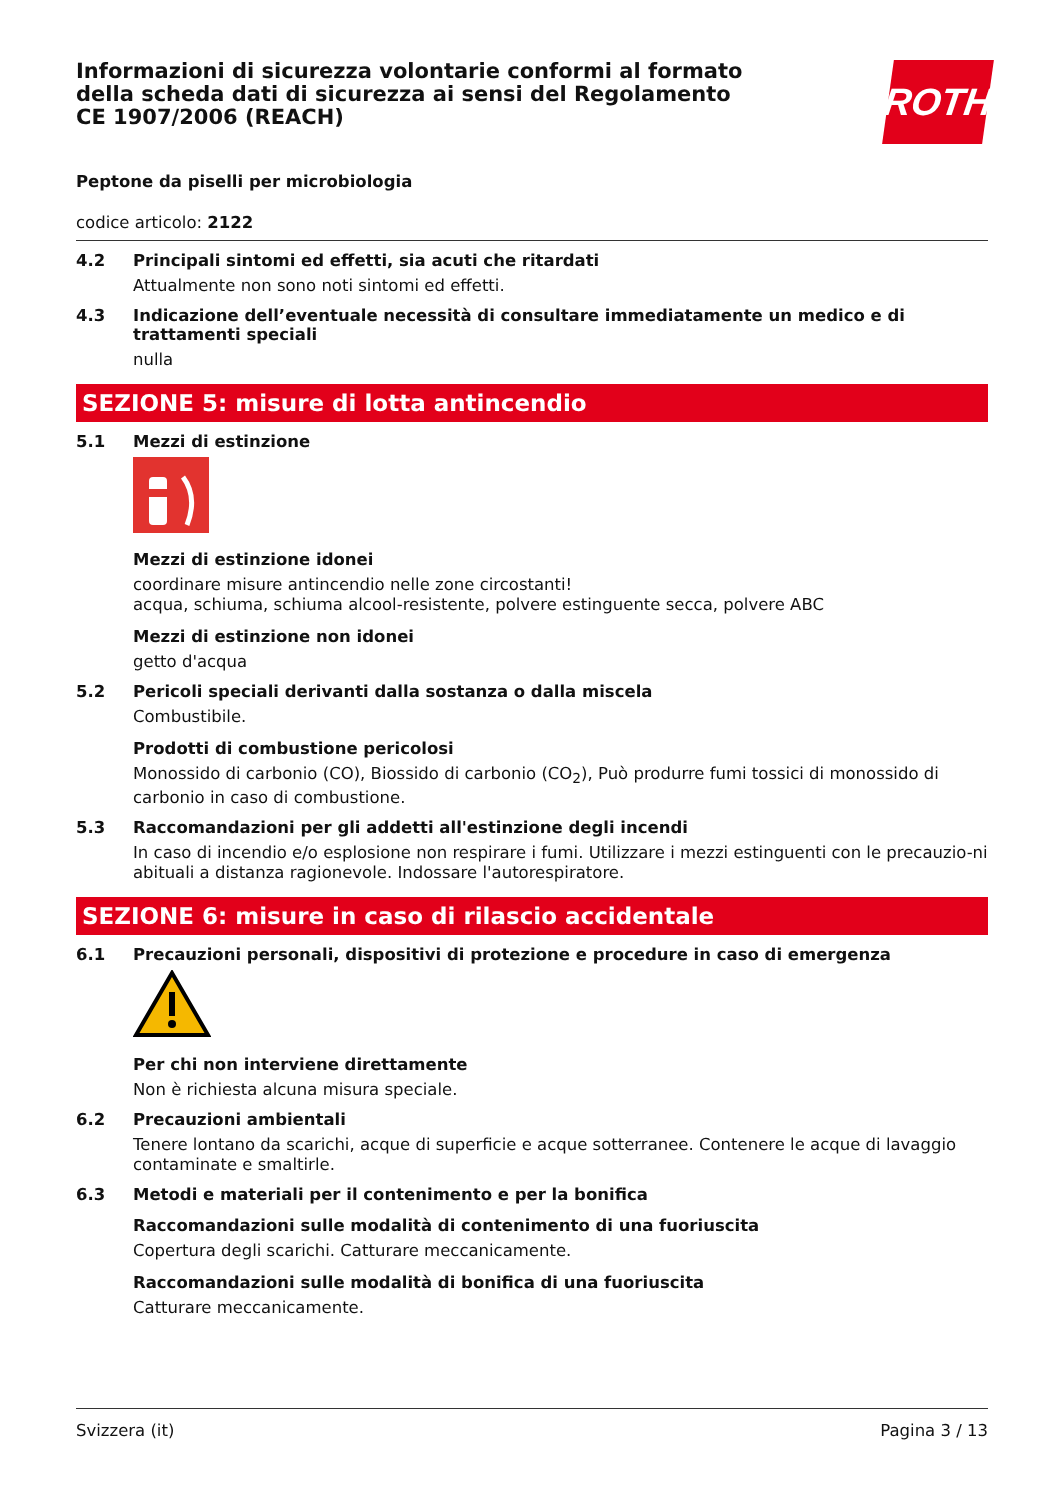Informazioni di sicurezza volontarie conformi al formato della scheda dati di sicurezza ai sensi del Regolamento CE 1907/2006 (REACH)
ROTH
Peptone da piselli per microbiologia
codice articolo: 2122
4.2 Principali sintomi ed effetti, sia acuti che ritardati
Attualmente non sono noti sintomi ed effetti.
4.3 Indicazione dell’eventuale necessità di consultare immediatamente un medico e di trattamenti speciali
nulla
SEZIONE 5: misure di lotta antincendio
5.1 Mezzi di estinzione
Mezzi di estinzione idonei
coordinare misure antincendio nelle zone circostanti!
acqua, schiuma, schiuma alcool-resistente, polvere estinguente secca, polvere ABC
Mezzi di estinzione non idonei
getto d'acqua
5.2 Pericoli speciali derivanti dalla sostanza o dalla miscela
Combustibile.
Prodotti di combustione pericolosi
Monossido di carbonio (CO), Biossido di carbonio (CO<sub>2</sub>), Può produrre fumi tossici di monossido di carbonio in caso di combustione.
5.3 Raccomandazioni per gli addetti all'estinzione degli incendi
In caso di incendio e/o esplosione non respirare i fumi. Utilizzare i mezzi estinguenti con le precauzio-ni abituali a distanza ragionevole. Indossare l'autorespiratore.
SEZIONE 6: misure in caso di rilascio accidentale
6.1 Precauzioni personali, dispositivi di protezione e procedure in caso di emergenza
Per chi non interviene direttamente
Non è richiesta alcuna misura speciale.
6.2 Precauzioni ambientali
Tenere lontano da scarichi, acque di superficie e acque sotterranee. Contenere le acque di lavaggio contaminate e smaltirle.
6.3 Metodi e materiali per il contenimento e per la bonifica
Raccomandazioni sulle modalità di contenimento di una fuoriuscita
Copertura degli scarichi. Catturare meccanicamente.
Raccomandazioni sulle modalità di bonifica di una fuoriuscita
Catturare meccanicamente.
Svizzera (it) Pagina 3 / 13